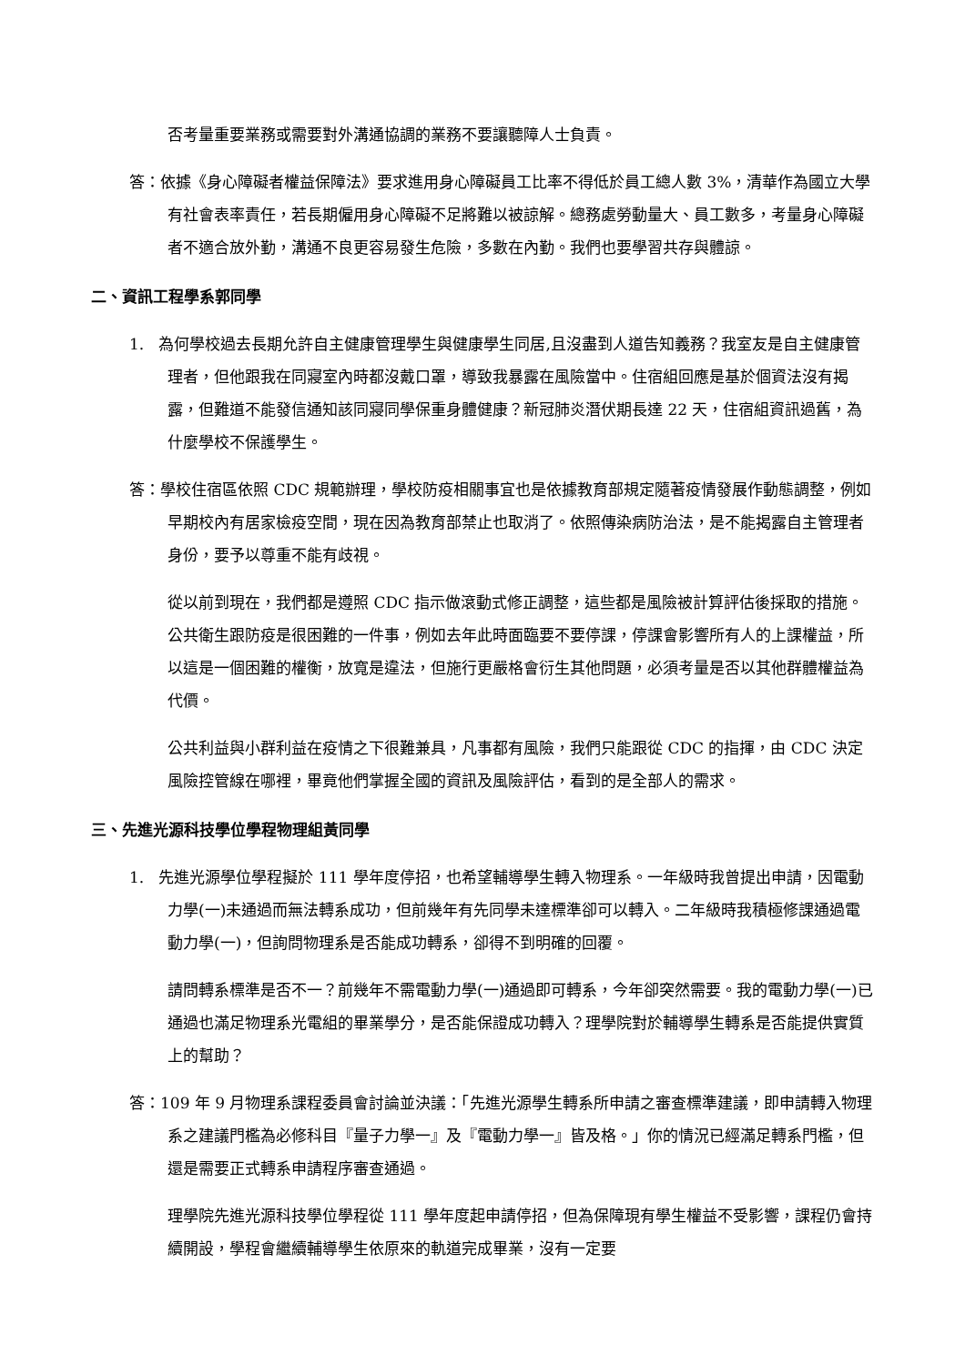否考量重要業務或需要對外溝通協調的業務不要讓聽障人士負責。
答：依據《身心障礙者權益保障法》要求進用身心障礙員工比率不得低於員工總人數 3%，清華作為國立大學有社會表率責任，若長期僱用身心障礙不足將難以被諒解。總務處勞動量大、員工數多，考量身心障礙者不適合放外勤，溝通不良更容易發生危險，多數在內勤。我們也要學習共存與體諒。
二、資訊工程學系郭同學
1. 為何學校過去長期允許自主健康管理學生與健康學生同居,且沒盡到人道告知義務？我室友是自主健康管理者，但他跟我在同寢室內時都沒戴口罩，導致我暴露在風險當中。住宿組回應是基於個資法沒有揭露，但難道不能發信通知該同寢同學保重身體健康？新冠肺炎潛伏期長達 22 天，住宿組資訊過舊，為什麼學校不保護學生。
答：學校住宿區依照 CDC 規範辦理，學校防疫相關事宜也是依據教育部規定隨著疫情發展作動態調整，例如早期校內有居家檢疫空間，現在因為教育部禁止也取消了。依照傳染病防治法，是不能揭露自主管理者身份，要予以尊重不能有歧視。
從以前到現在，我們都是遵照 CDC 指示做滾動式修正調整，這些都是風險被計算評估後採取的措施。公共衛生跟防疫是很困難的一件事，例如去年此時面臨要不要停課，停課會影響所有人的上課權益，所以這是一個困難的權衡，放寬是違法，但施行更嚴格會衍生其他問題，必須考量是否以其他群體權益為代價。
公共利益與小群利益在疫情之下很難兼具，凡事都有風險，我們只能跟從 CDC 的指揮，由 CDC 決定風險控管線在哪裡，畢竟他們掌握全國的資訊及風險評估，看到的是全部人的需求。
三、先進光源科技學位學程物理組黃同學
1. 先進光源學位學程擬於 111 學年度停招，也希望輔導學生轉入物理系。一年級時我曾提出申請，因電動力學(一)未通過而無法轉系成功，但前幾年有先同學未達標準卻可以轉入。二年級時我積極修課通過電動力學(一)，但詢問物理系是否能成功轉系，卻得不到明確的回覆。
請問轉系標準是否不一？前幾年不需電動力學(一)通過即可轉系，今年卻突然需要。我的電動力學(一)已通過也滿足物理系光電組的畢業學分，是否能保證成功轉入？理學院對於輔導學生轉系是否能提供實質上的幫助？
答：109 年 9 月物理系課程委員會討論並決議：「先進光源學生轉系所申請之審查標準建議，即申請轉入物理系之建議門檻為必修科目『量子力學一』及『電動力學一』皆及格。」你的情況已經滿足轉系門檻，但還是需要正式轉系申請程序審查通過。
理學院先進光源科技學位學程從 111 學年度起申請停招，但為保障現有學生權益不受影響，課程仍會持續開設，學程會繼續輔導學生依原來的軌道完成畢業，沒有一定要